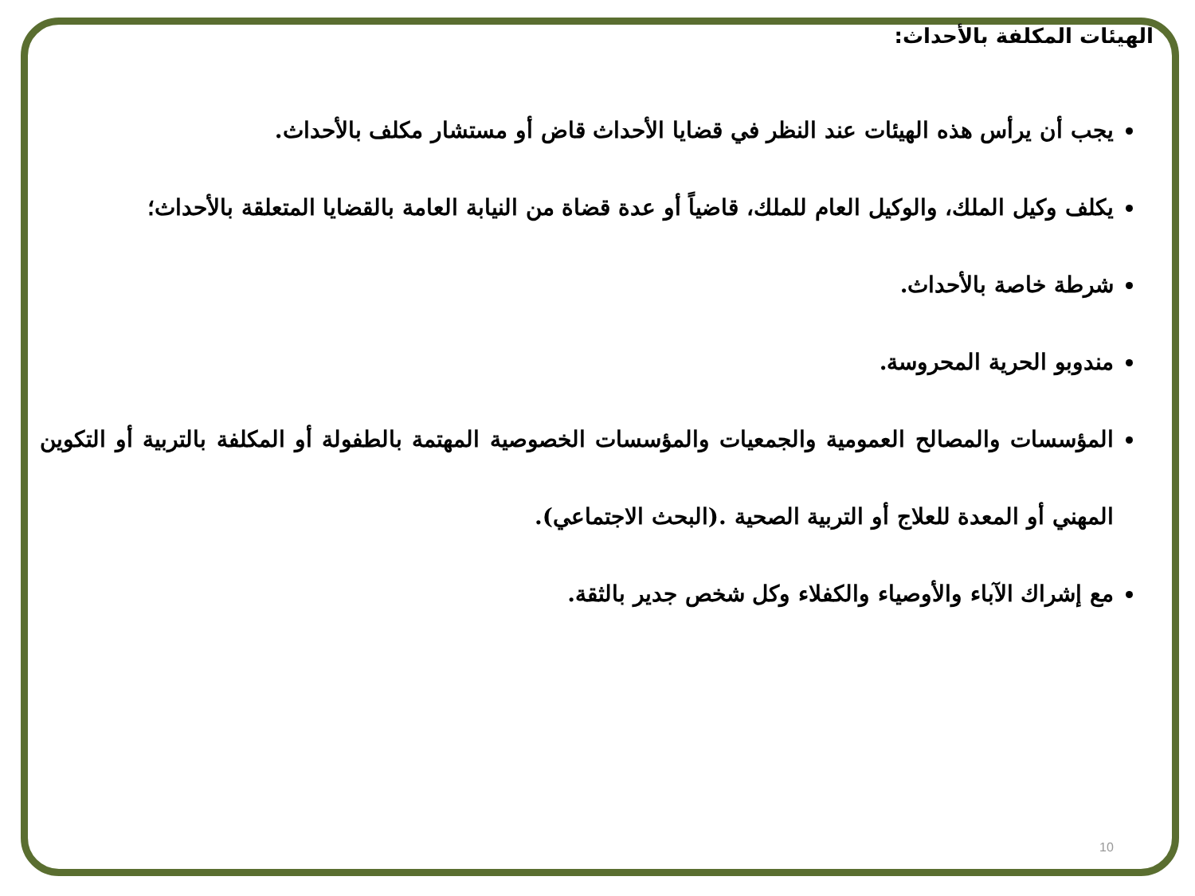الهيئات المكلفة بالأحداث:
يجب أن يرأس هذه الهيئات عند النظر في قضايا الأحداث قاض أو مستشار مكلف بالأحداث.
يكلف وكيل الملك، والوكيل العام للملك، قاضياً أو عدة قضاة من النيابة العامة بالقضايا المتعلقة بالأحداث؛
شرطة خاصة بالأحداث.
مندوبو الحرية المحروسة.
المؤسسات والمصالح العمومية والجمعيات والمؤسسات الخصوصية المهتمة بالطفولة أو المكلفة بالتربية أو التكوين المهني أو المعدة للعلاج أو التربية الصحية .(البحث الاجتماعي).
مع إشراك الآباء والأوصياء والكفلاء وكل شخص جدير بالثقة.
10